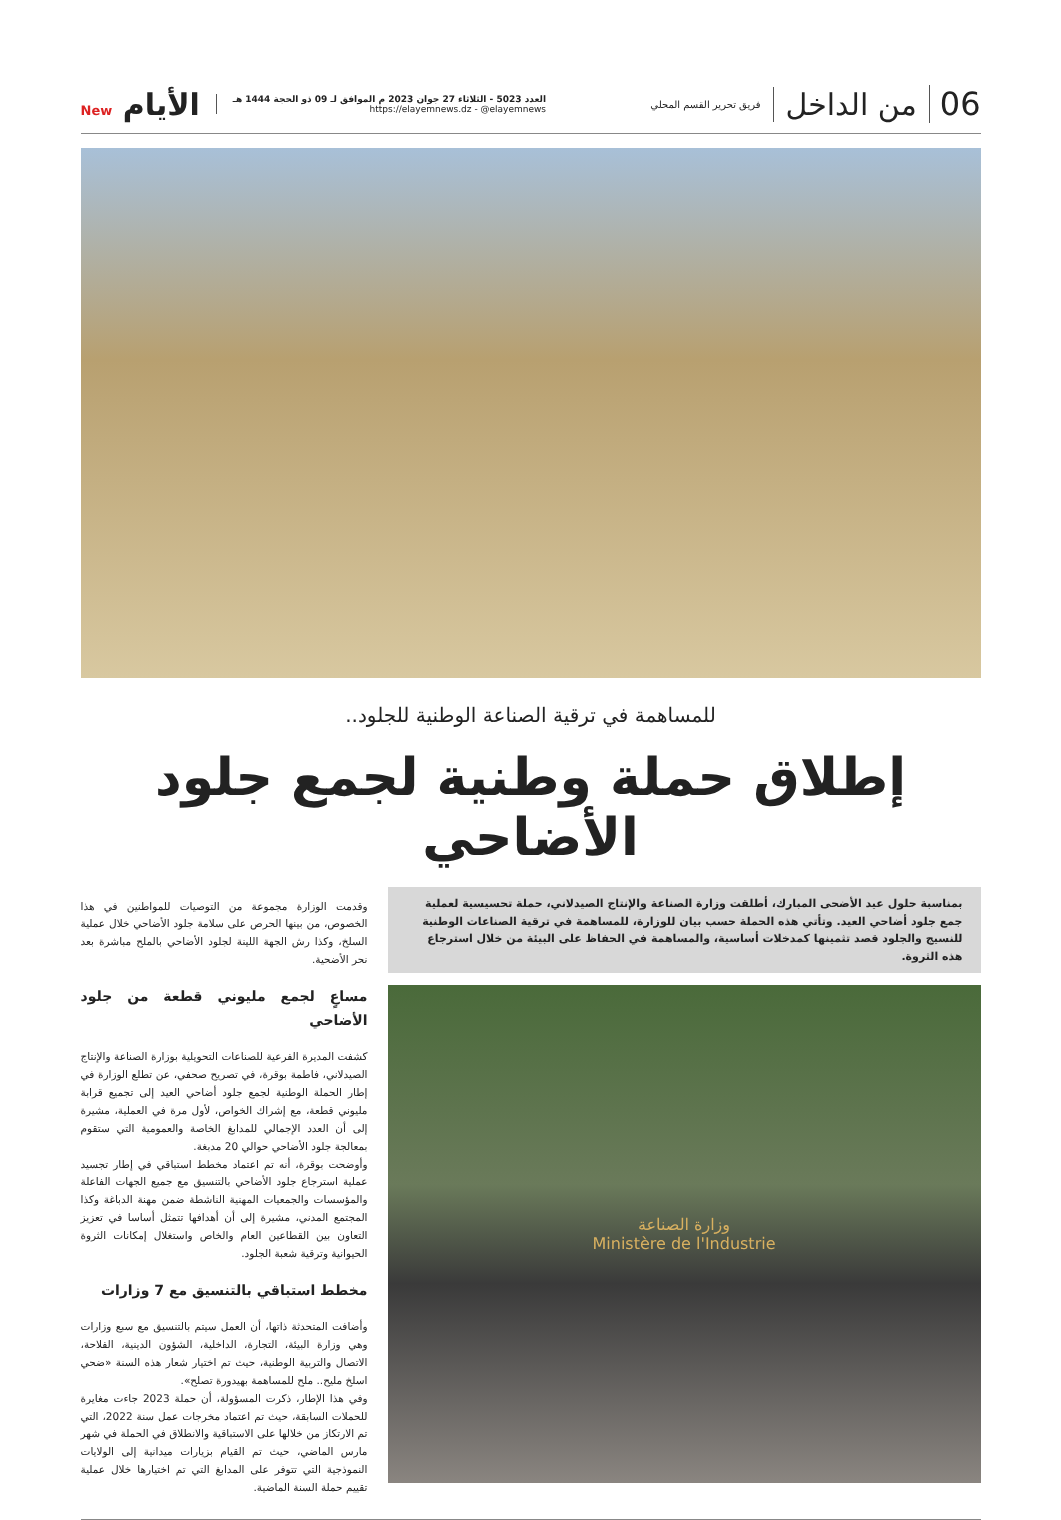06 من الداخل
فريق تحرير القسم المحلي
العدد 5023 - الثلاثاء 27 جوان 2023 م الموافق لـ 09 ذو الحجة 1444 هـ
https://elayemnews.dz - @elayemnews
الأيام New
للمساهمة في ترقية الصناعة الوطنية للجلود..
إطلاق حملة وطنية لجمع جلود الأضاحي
بمناسبة حلول عيد الأضحى المبارك، أطلقت وزارة الصناعة والإنتاج الصيدلاني، حملة تحسيسية لعملية جمع جلود أضاحي العيد. وتأتي هذه الحملة حسب بيان للوزارة، للمساهمة في ترقية الصناعات الوطنية للنسيج والجلود قصد تثمينها كمدخلات أساسية، والمساهمة في الحفاظ على البيئة من خلال استرجاع هذه الثروة.
وزارة الصناعة
Ministère de l'Industrie
وقدمت الوزارة مجموعة من التوصيات للمواطنين في هذا الخصوص، من بينها الحرص على سلامة جلود الأضاحي خلال عملية السلخ، وكذا رش الجهة اللينة لجلود الأضاحي بالملح مباشرة بعد نحر الأضحية.
مساعٍ لجمع مليوني قطعة من جلود الأضاحي
كشفت المديرة الفرعية للصناعات التحويلية بوزارة الصناعة والإنتاج الصيدلاني، فاطمة بوقرة، في تصريح صحفي، عن تطلع الوزارة في إطار الحملة الوطنية لجمع جلود أضاحي العيد إلى تجميع قرابة مليوني قطعة، مع إشراك الخواص، لأول مرة في العملية، مشيرة إلى أن العدد الإجمالي للمدابغ الخاصة والعمومية التي ستقوم بمعالجة جلود الأضاحي حوالي 20 مدبغة.
وأوضحت بوقرة، أنه تم اعتماد مخطط استباقي في إطار تجسيد عملية استرجاع جلود الأضاحي بالتنسيق مع جميع الجهات الفاعلة والمؤسسات والجمعيات المهنية الناشطة ضمن مهنة الدباغة وكذا المجتمع المدني، مشيرة إلى أن أهدافها تتمثل أساسا في تعزيز التعاون بين القطاعين العام والخاص واستغلال إمكانات الثروة الحيوانية وترقية شعبة الجلود.
مخطط استباقي بالتنسيق مع 7 وزارات
وأضافت المتحدثة ذاتها، أن العمل سيتم بالتنسيق مع سبع وزارات وهي وزارة البيئة، التجارة، الداخلية، الشؤون الدينية، الفلاحة، الاتصال والتربية الوطنية، حيث تم اختيار شعار هذه السنة «ضحي اسلخ مليح.. ملح للمساهمة بهيدورة تصلح».
وفي هذا الإطار، ذكرت المسؤولة، أن حملة 2023 جاءت مغايرة للحملات السابقة، حيث تم اعتماد مخرجات عمل سنة 2022، التي تم الارتكاز من خلالها على الاستباقية والانطلاق في الحملة في شهر مارس الماضي، حيث تم القيام بزيارات ميدانية إلى الولايات النموذجية التي تتوفر على المدابغ التي تم اختيارها خلال عملية تقييم حملة السنة الماضية.